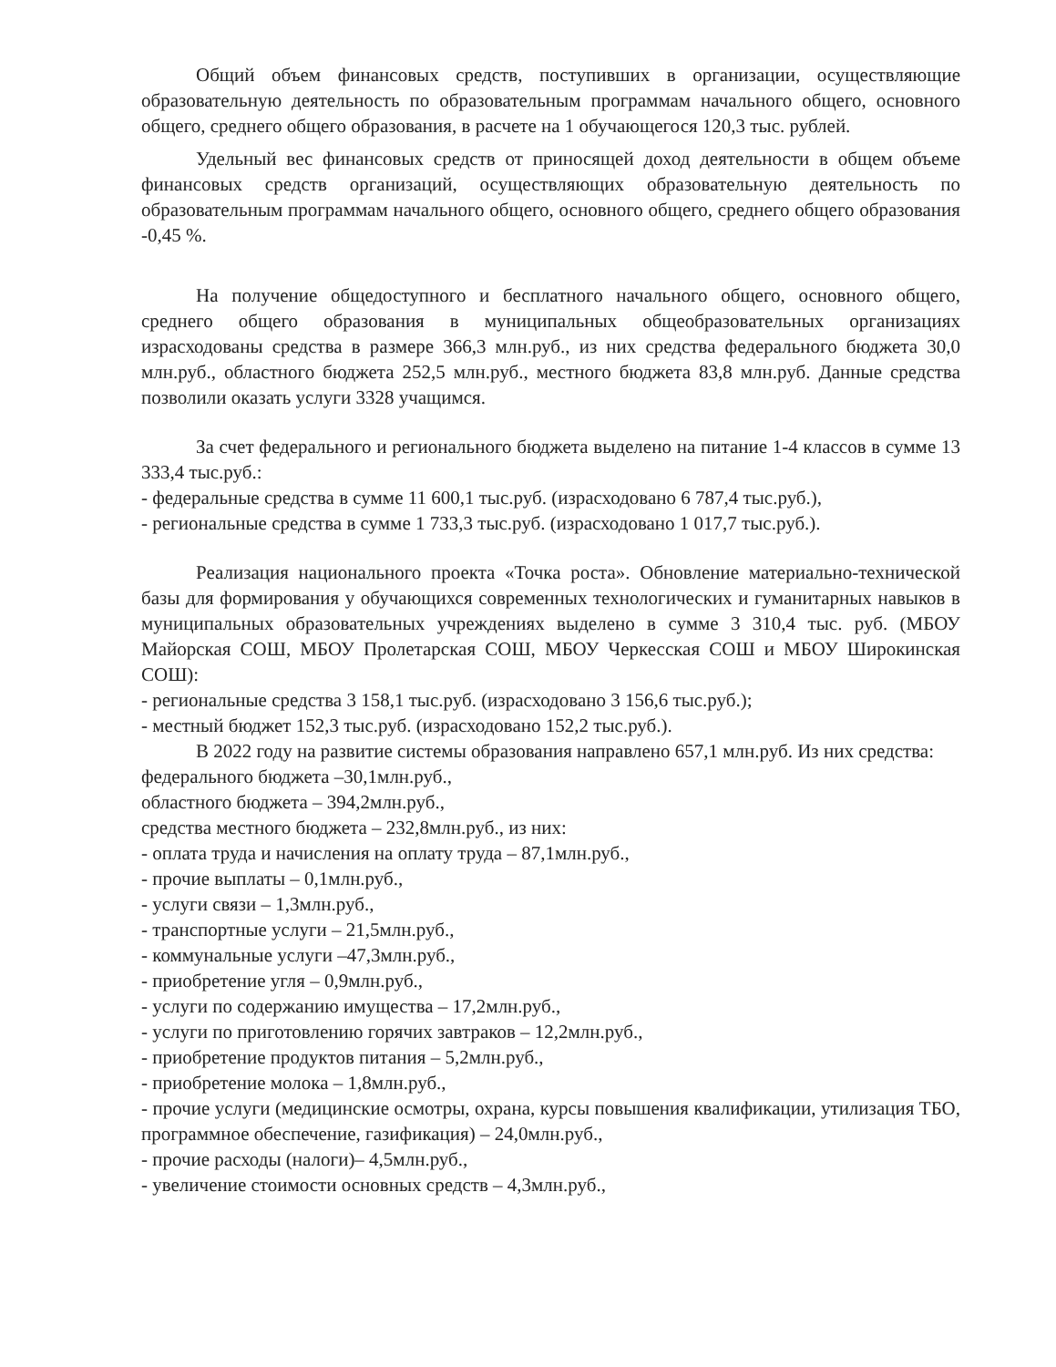Общий объем финансовых средств, поступивших в организации, осуществляющие образовательную деятельность по образовательным программам начального общего, основного общего, среднего общего образования, в расчете на 1 обучающегося 120,3 тыс. рублей.
Удельный вес финансовых средств от приносящей доход деятельности в общем объеме финансовых средств организаций, осуществляющих образовательную деятельность по образовательным программам начального общего, основного общего, среднего общего образования -0,45 %.
На получение общедоступного и бесплатного начального общего, основного общего, среднего общего образования в муниципальных общеобразовательных организациях израсходованы средства в размере 366,3 млн.руб., из них средства федерального бюджета 30,0 млн.руб., областного бюджета 252,5 млн.руб., местного бюджета 83,8 млн.руб. Данные средства позволили оказать услуги 3328 учащимся.
За счет федерального и регионального бюджета выделено на питание 1-4 классов в сумме 13 333,4 тыс.руб.:
- федеральные средства в сумме 11 600,1 тыс.руб. (израсходовано 6 787,4 тыс.руб.),
- региональные средства в сумме 1 733,3 тыс.руб. (израсходовано 1 017,7 тыс.руб.).
Реализация национального проекта «Точка роста». Обновление материально-технической базы для формирования у обучающихся современных технологических и гуманитарных навыков в муниципальных образовательных учреждениях выделено в сумме 3 310,4 тыс. руб. (МБОУ Майорская СОШ, МБОУ Пролетарская СОШ, МБОУ Черкесская СОШ и МБОУ Широкинская СОШ):
- региональные средства 3 158,1 тыс.руб. (израсходовано 3 156,6 тыс.руб.);
- местный бюджет 152,3 тыс.руб. (израсходовано 152,2 тыс.руб.).
В 2022 году на развитие системы образования направлено 657,1 млн.руб. Из них средства:
федерального бюджета –30,1млн.руб.,
областного бюджета – 394,2млн.руб.,
средства местного бюджета – 232,8млн.руб., из них:
- оплата труда и начисления на оплату труда – 87,1млн.руб.,
- прочие выплаты – 0,1млн.руб.,
- услуги связи – 1,3млн.руб.,
- транспортные услуги – 21,5млн.руб.,
- коммунальные услуги –47,3млн.руб.,
- приобретение угля – 0,9млн.руб.,
- услуги по содержанию имущества – 17,2млн.руб.,
- услуги по приготовлению горячих завтраков – 12,2млн.руб.,
- приобретение продуктов питания – 5,2млн.руб.,
- приобретение молока – 1,8млн.руб.,
- прочие услуги (медицинские осмотры, охрана, курсы повышения квалификации, утилизация ТБО, программное обеспечение, газификация) – 24,0млн.руб.,
- прочие расходы (налоги)– 4,5млн.руб.,
- увеличение стоимости основных средств – 4,3млн.руб.,